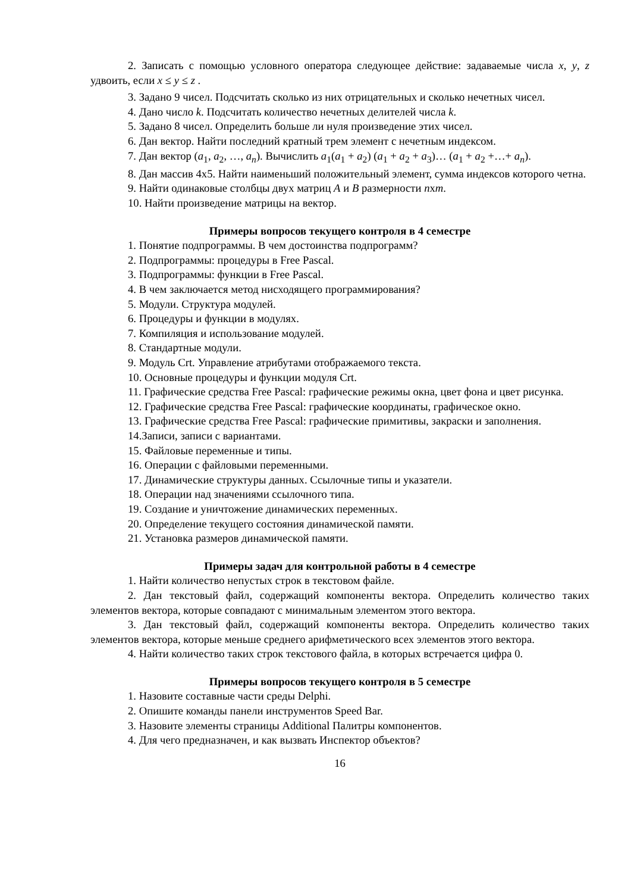2. Записать с помощью условного оператора следующее действие: задаваемые числа x, y, z удвоить, если x ≤ y ≤ z .
3. Задано 9 чисел. Подсчитать сколько из них отрицательных и сколько нечетных чисел.
4. Дано число k. Подсчитать количество нечетных делителей числа k.
5. Задано 8 чисел. Определить больше ли нуля произведение этих чисел.
6. Дан вектор. Найти последний кратный трем элемент с нечетным индексом.
7. Дан вектор (a<sub>1</sub>, a<sub>2</sub>, …, a<sub>n</sub>). Вычислить a<sub>1</sub>(a<sub>1</sub> + a<sub>2</sub>) (a<sub>1</sub> + a<sub>2</sub> + a<sub>3</sub>)… (a<sub>1</sub> + a<sub>2</sub> +…+ a<sub>n</sub>).
8. Дан массив 4х5. Найти наименьший положительный элемент, сумма индексов которого четна.
9. Найти одинаковые столбцы двух матриц A и B размерности nxm.
10. Найти произведение матрицы на вектор.
Примеры вопросов текущего контроля в 4 семестре
1. Понятие подпрограммы. В чем достоинства подпрограмм?
2. Подпрограммы: процедуры в Free Pascal.
3. Подпрограммы: функции в Free Pascal.
4. В чем заключается метод нисходящего программирования?
5. Модули. Структура модулей.
6. Процедуры и функции в модулях.
7. Компиляция и использование модулей.
8. Стандартные модули.
9. Модуль Crt. Управление атрибутами отображаемого текста.
10. Основные процедуры и функции модуля Crt.
11. Графические средства Free Pascal: графические режимы окна, цвет фона и цвет рисунка.
12. Графические средства Free Pascal: графические координаты, графическое окно.
13. Графические средства Free Pascal: графические примитивы, закраски и заполнения.
14.Записи, записи с вариантами.
15. Файловые переменные и типы.
16. Операции с файловыми переменными.
17. Динамические структуры данных. Ссылочные типы и указатели.
18. Операции над значениями ссылочного типа.
19. Создание и уничтожение динамических переменных.
20. Определение текущего состояния динамической памяти.
21. Установка размеров динамической памяти.
Примеры задач для контрольной работы в 4 семестре
1. Найти количество непустых строк в текстовом файле.
2. Дан текстовый файл, содержащий компоненты вектора. Определить количество таких элементов вектора, которые совпадают с минимальным элементом этого вектора.
3. Дан текстовый файл, содержащий компоненты вектора. Определить количество таких элементов вектора, которые меньше среднего арифметического всех элементов этого вектора.
4. Найти количество таких строк текстового файла, в которых встречается цифра 0.
Примеры вопросов текущего контроля в 5 семестре
1. Назовите составные части среды Delphi.
2. Опишите команды панели инструментов Speed Bar.
3. Назовите элементы страницы Additional Палитры компонентов.
4. Для чего предназначен, и как вызвать Инспектор объектов?
16